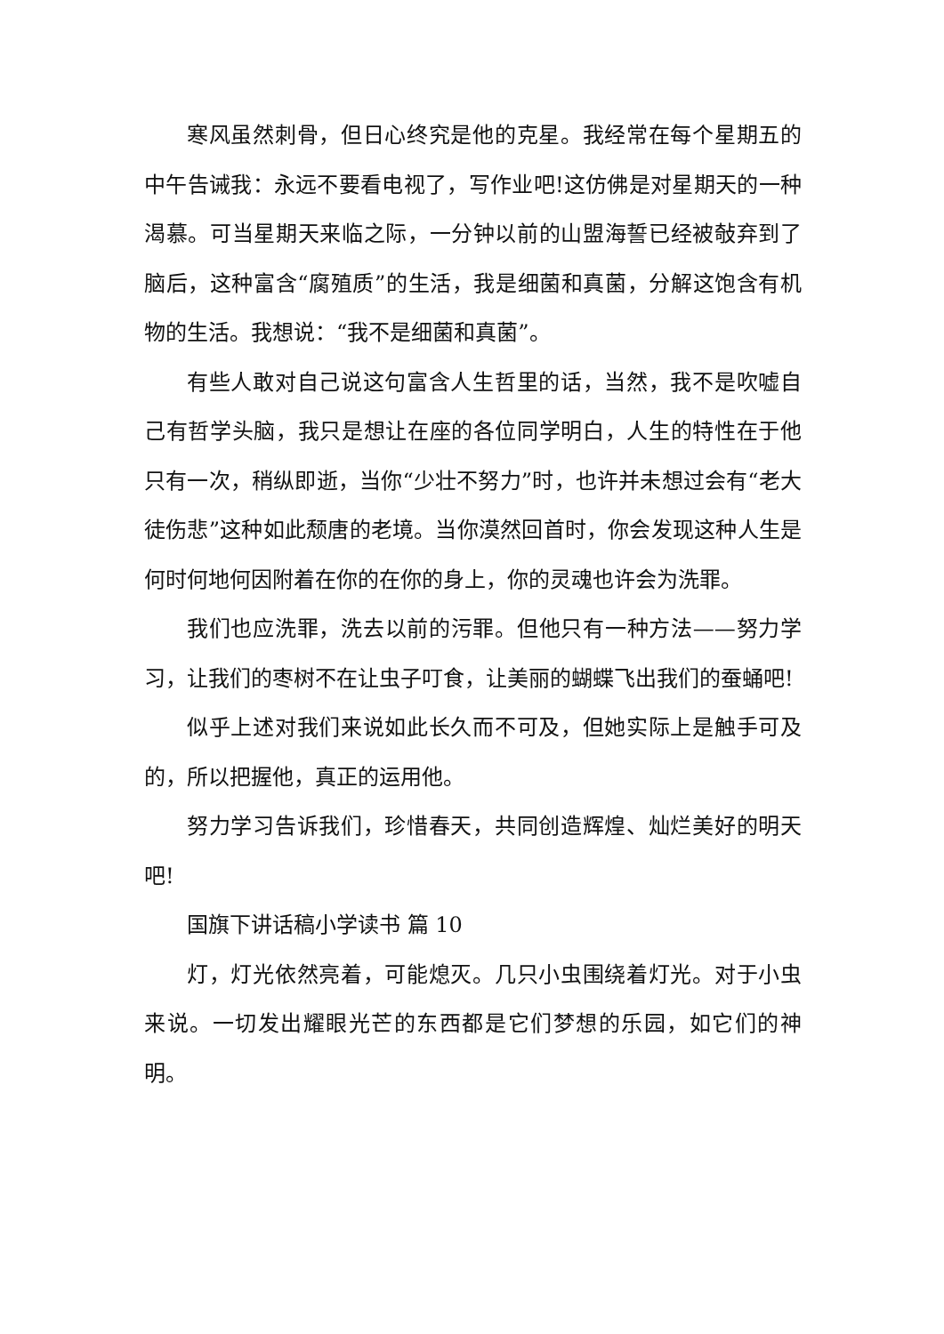寒风虽然刺骨，但日心终究是他的克星。我经常在每个星期五的中午告诫我：永远不要看电视了，写作业吧!这仿佛是对星期天的一种渴慕。可当星期天来临之际，一分钟以前的山盟海誓已经被敧弃到了脑后，这种富含“腐殖质”的生活，我是细菌和真菌，分解这饱含有机物的生活。我想说：“我不是细菌和真菌”。
有些人敢对自己说这句富含人生哲里的话，当然，我不是吹嘘自己有哲学头脑，我只是想让在座的各位同学明白，人生的特性在于他只有一次，稍纵即逝，当你“少壮不努力”时，也许并未想过会有“老大徒伤悲”这种如此颓唐的老境。当你漠然回首时，你会发现这种人生是何时何地何因附着在你的在你的身上，你的灵魂也许会为洗罪。
我们也应洗罪，洗去以前的污罪。但他只有一种方法——努力学习，让我们的枣树不在让虫子叮食，让美丽的蝴蝶飞出我们的蚕蛹吧!
似乎上述对我们来说如此长久而不可及，但她实际上是触手可及的，所以把握他，真正的运用他。
努力学习告诉我们，珍惜春天，共同创造辉煌、灿烂美好的明天吧!
国旗下讲话稿小学读书 篇 10
灯，灯光依然亮着，可能熄灭。几只小虫围绕着灯光。对于小虫来说。一切发出耀眼光芒的东西都是它们梦想的乐园，如它们的神明。